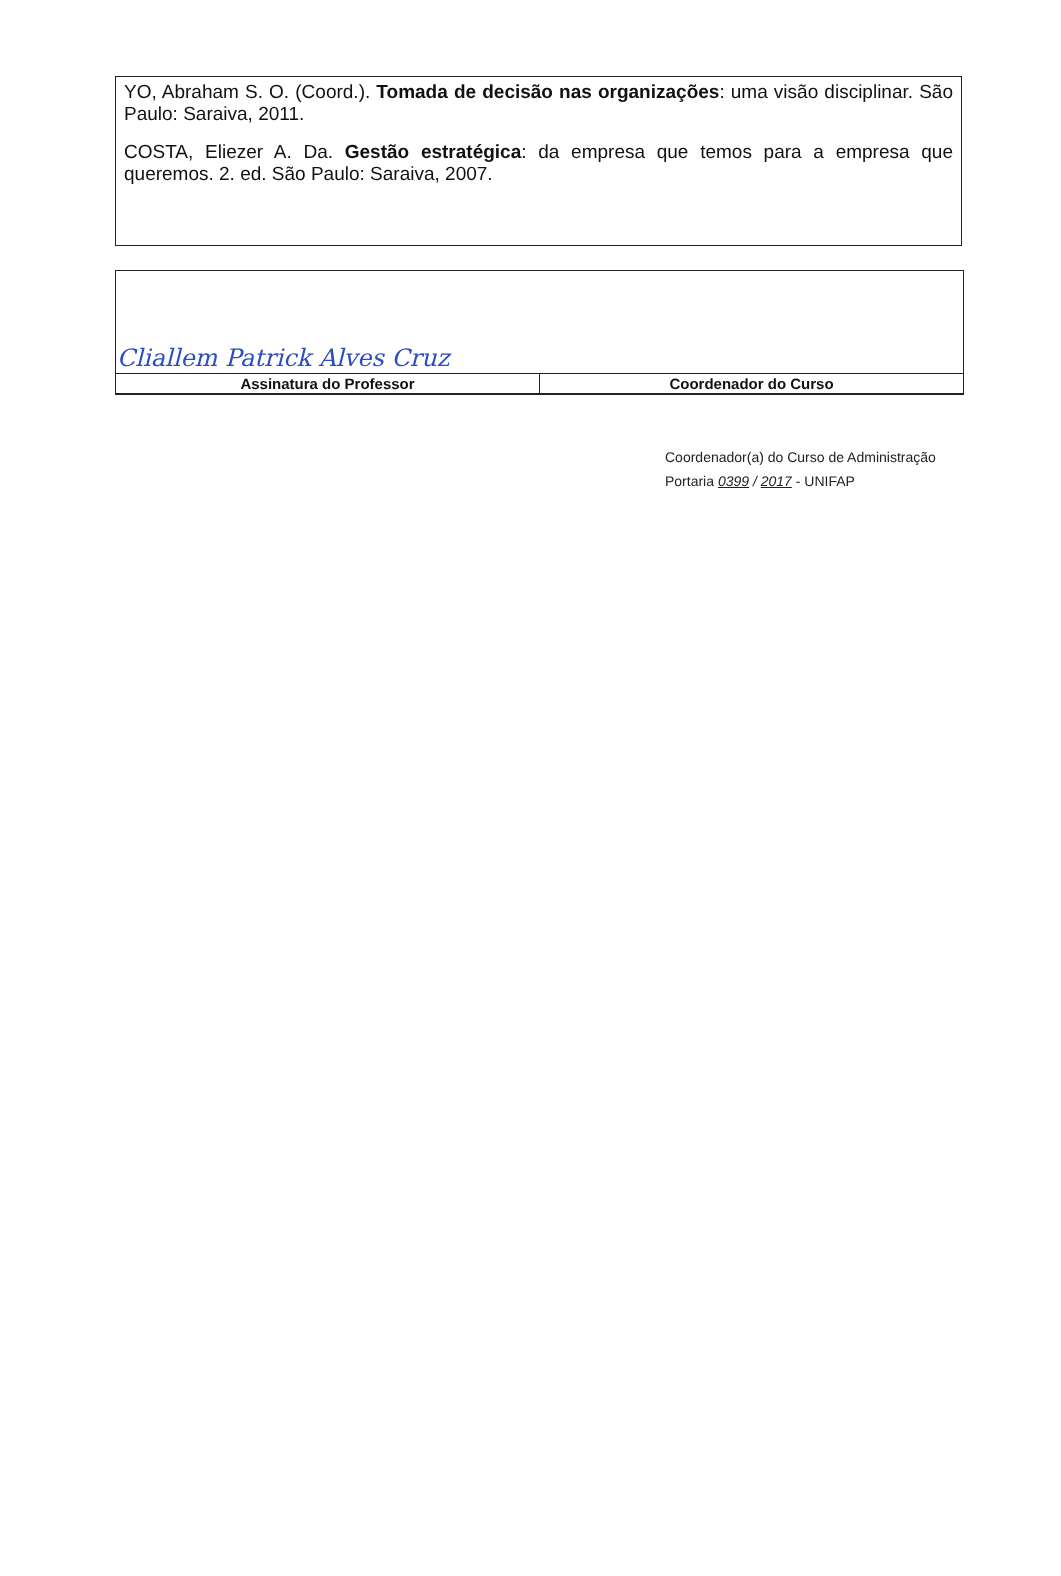YO, Abraham S. O. (Coord.). Tomada de decisão nas organizações: uma visão disciplinar. São Paulo: Saraiva, 2011.
COSTA, Eliezer A. Da. Gestão estratégica: da empresa que temos para a empresa que queremos. 2. ed. São Paulo: Saraiva, 2007.
| Cliallem Patrick Alves Cruz | |
| Assinatura do Professor | Coordenador do Curso |
Coordenador(a) do Curso de Administração
Portaria 0399 / 2017 - UNIFAP